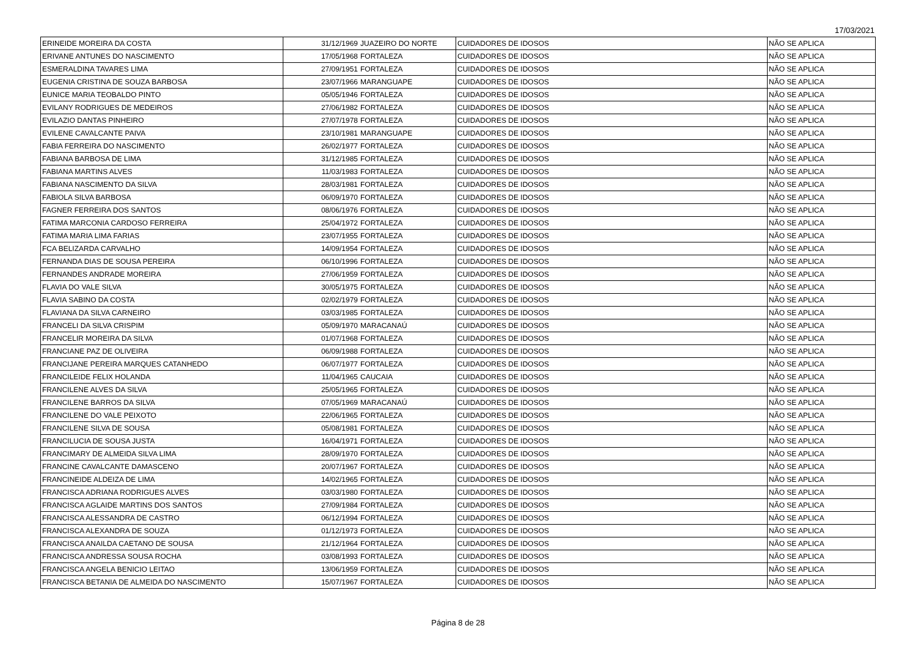17/03/2021
| ERINEIDE MOREIRA DA COSTA | 31/12/1969 | JUAZEIRO DO NORTE | CUIDADORES DE IDOSOS | NÃO SE APLICA |
| ERIVANE ANTUNES DO NASCIMENTO | 17/05/1968 | FORTALEZA | CUIDADORES DE IDOSOS | NÃO SE APLICA |
| ESMERALDINA TAVARES LIMA | 27/09/1951 | FORTALEZA | CUIDADORES DE IDOSOS | NÃO SE APLICA |
| EUGENIA CRISTINA DE SOUZA BARBOSA | 23/07/1966 | MARANGUAPE | CUIDADORES DE IDOSOS | NÃO SE APLICA |
| EUNICE MARIA TEOBALDO PINTO | 05/05/1946 | FORTALEZA | CUIDADORES DE IDOSOS | NÃO SE APLICA |
| EVILANY RODRIGUES DE MEDEIROS | 27/06/1982 | FORTALEZA | CUIDADORES DE IDOSOS | NÃO SE APLICA |
| EVILAZIO DANTAS PINHEIRO | 27/07/1978 | FORTALEZA | CUIDADORES DE IDOSOS | NÃO SE APLICA |
| EVILENE CAVALCANTE PAIVA | 23/10/1981 | MARANGUAPE | CUIDADORES DE IDOSOS | NÃO SE APLICA |
| FABIA FERREIRA DO NASCIMENTO | 26/02/1977 | FORTALEZA | CUIDADORES DE IDOSOS | NÃO SE APLICA |
| FABIANA BARBOSA DE LIMA | 31/12/1985 | FORTALEZA | CUIDADORES DE IDOSOS | NÃO SE APLICA |
| FABIANA MARTINS ALVES | 11/03/1983 | FORTALEZA | CUIDADORES DE IDOSOS | NÃO SE APLICA |
| FABIANA NASCIMENTO DA SILVA | 28/03/1981 | FORTALEZA | CUIDADORES DE IDOSOS | NÃO SE APLICA |
| FABIOLA SILVA BARBOSA | 06/09/1970 | FORTALEZA | CUIDADORES DE IDOSOS | NÃO SE APLICA |
| FAGNER FERREIRA DOS SANTOS | 08/06/1976 | FORTALEZA | CUIDADORES DE IDOSOS | NÃO SE APLICA |
| FATIMA MARCONIA CARDOSO FERREIRA | 25/04/1972 | FORTALEZA | CUIDADORES DE IDOSOS | NÃO SE APLICA |
| FATIMA MARIA LIMA FARIAS | 23/07/1955 | FORTALEZA | CUIDADORES DE IDOSOS | NÃO SE APLICA |
| FCA BELIZARDA CARVALHO | 14/09/1954 | FORTALEZA | CUIDADORES DE IDOSOS | NÃO SE APLICA |
| FERNANDA DIAS DE SOUSA PEREIRA | 06/10/1996 | FORTALEZA | CUIDADORES DE IDOSOS | NÃO SE APLICA |
| FERNANDES ANDRADE MOREIRA | 27/06/1959 | FORTALEZA | CUIDADORES DE IDOSOS | NÃO SE APLICA |
| FLAVIA DO VALE SILVA | 30/05/1975 | FORTALEZA | CUIDADORES DE IDOSOS | NÃO SE APLICA |
| FLAVIA SABINO DA COSTA | 02/02/1979 | FORTALEZA | CUIDADORES DE IDOSOS | NÃO SE APLICA |
| FLAVIANA DA SILVA CARNEIRO | 03/03/1985 | FORTALEZA | CUIDADORES DE IDOSOS | NÃO SE APLICA |
| FRANCELI DA SILVA CRISPIM | 05/09/1970 | MARACANAÚ | CUIDADORES DE IDOSOS | NÃO SE APLICA |
| FRANCELIR MOREIRA DA SILVA | 01/07/1968 | FORTALEZA | CUIDADORES DE IDOSOS | NÃO SE APLICA |
| FRANCIANE PAZ DE OLIVEIRA | 06/09/1988 | FORTALEZA | CUIDADORES DE IDOSOS | NÃO SE APLICA |
| FRANCIJANE PEREIRA MARQUES CATANHEDO | 06/07/1977 | FORTALEZA | CUIDADORES DE IDOSOS | NÃO SE APLICA |
| FRANCILEIDE FELIX HOLANDA | 11/04/1965 | CAUCAIA | CUIDADORES DE IDOSOS | NÃO SE APLICA |
| FRANCILENE ALVES DA SILVA | 25/05/1965 | FORTALEZA | CUIDADORES DE IDOSOS | NÃO SE APLICA |
| FRANCILENE BARROS DA SILVA | 07/05/1969 | MARACANAÚ | CUIDADORES DE IDOSOS | NÃO SE APLICA |
| FRANCILENE DO VALE PEIXOTO | 22/06/1965 | FORTALEZA | CUIDADORES DE IDOSOS | NÃO SE APLICA |
| FRANCILENE SILVA DE SOUSA | 05/08/1981 | FORTALEZA | CUIDADORES DE IDOSOS | NÃO SE APLICA |
| FRANCILUCIA DE SOUSA JUSTA | 16/04/1971 | FORTALEZA | CUIDADORES DE IDOSOS | NÃO SE APLICA |
| FRANCIMARY DE ALMEIDA SILVA LIMA | 28/09/1970 | FORTALEZA | CUIDADORES DE IDOSOS | NÃO SE APLICA |
| FRANCINE CAVALCANTE DAMASCENO | 20/07/1967 | FORTALEZA | CUIDADORES DE IDOSOS | NÃO SE APLICA |
| FRANCINEIDE ALDEIZA DE LIMA | 14/02/1965 | FORTALEZA | CUIDADORES DE IDOSOS | NÃO SE APLICA |
| FRANCISCA ADRIANA RODRIGUES ALVES | 03/03/1980 | FORTALEZA | CUIDADORES DE IDOSOS | NÃO SE APLICA |
| FRANCISCA AGLAIDE MARTINS DOS SANTOS | 27/09/1984 | FORTALEZA | CUIDADORES DE IDOSOS | NÃO SE APLICA |
| FRANCISCA ALESSANDRA DE CASTRO | 06/12/1994 | FORTALEZA | CUIDADORES DE IDOSOS | NÃO SE APLICA |
| FRANCISCA ALEXANDRA DE SOUZA | 01/12/1973 | FORTALEZA | CUIDADORES DE IDOSOS | NÃO SE APLICA |
| FRANCISCA ANAILDA CAETANO DE SOUSA | 21/12/1964 | FORTALEZA | CUIDADORES DE IDOSOS | NÃO SE APLICA |
| FRANCISCA ANDRESSA SOUSA ROCHA | 03/08/1993 | FORTALEZA | CUIDADORES DE IDOSOS | NÃO SE APLICA |
| FRANCISCA ANGELA BENICIO LEITAO | 13/06/1959 | FORTALEZA | CUIDADORES DE IDOSOS | NÃO SE APLICA |
| FRANCISCA BETANIA DE ALMEIDA DO NASCIMENTO | 15/07/1967 | FORTALEZA | CUIDADORES DE IDOSOS | NÃO SE APLICA |
Página 8 de 28